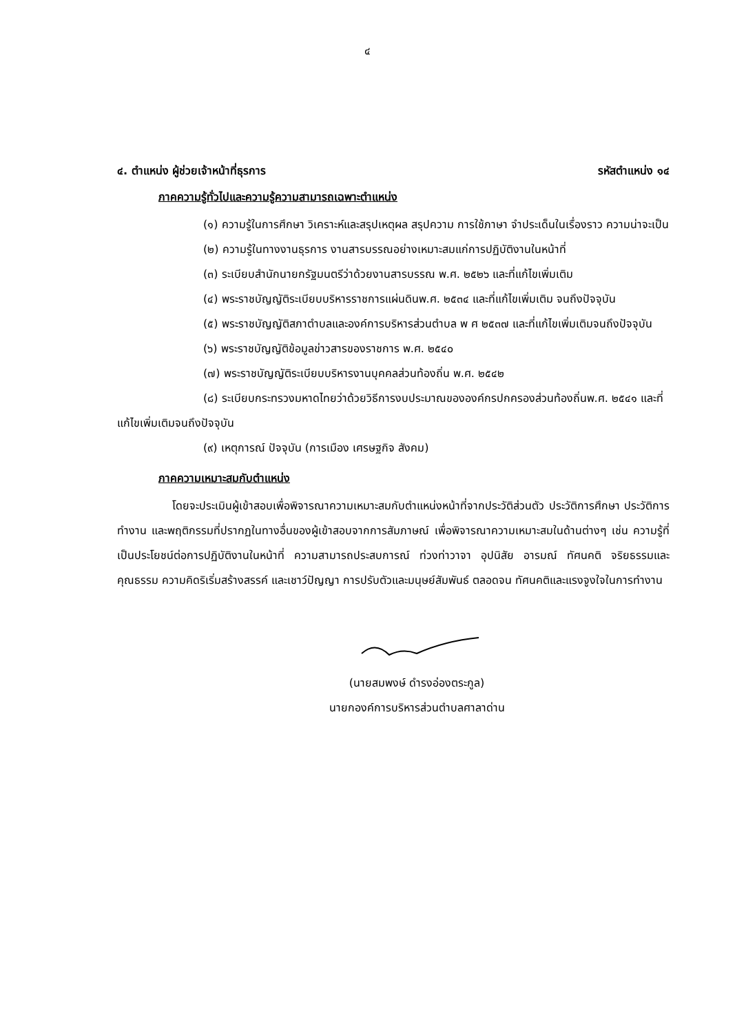๔
๔. ตำแหน่ง ผู้ช่วยเจ้าหน้าที่ธุรการ รหัสตำแหน่ง ๑๔
ภาคความรู้ทั่วไปและความรู้ความสามารถเฉพาะตำแหน่ง
(๑) ความรู้ในการศึกษา วิเคราะห์และสรุปเหตุผล สรุปความ การใช้ภาษา จำประเด็นในเรื่องราว ความน่าจะเป็น
(๒) ความรู้ในทางงานธุรการ งานสารบรรณอย่างเหมาะสมแก่การปฏิบัติงานในหน้าที่
(๓) ระเบียบสำนักนายกรัฐมนตรีว่าด้วยงานสารบรรณ พ.ศ. ๒๕๒๖ และที่แก้ไขเพิ่มเติม
(๔) พระราชบัญญัติระเบียบบริหารราชการแผ่นดินพ.ศ. ๒๕๓๔ และที่แก้ไขเพิ่มเติม จนถึงปัจจุบัน
(๕) พระราชบัญญัติสภาตำบลและองค์การบริหารส่วนตำบล พ ศ ๒๕๓๗ และที่แก้ไขเพิ่มเติมจนถึงปัจจุบัน
(๖) พระราชบัญญัติข้อมูลข่าวสารของราชการ พ.ศ. ๒๕๔๐
(๗) พระราชบัญญัติระเบียบบริหารงานบุคคลส่วนท้องถิ่น พ.ศ. ๒๕๔๒
(๘) ระเบียบกระทรวงมหาดไทยว่าด้วยวิธีการงบประมาณขององค์กรปกครองส่วนท้องถิ่นพ.ศ. ๒๕๔๑ และที่แก้ไขเพิ่มเติมจนถึงปัจจุบัน
(๙) เหตุการณ์ ปัจจุบัน (การเมือง เศรษฐกิจ สังคม)
ภาคความเหมาะสมกับตำแหน่ง
โดยจะประเมินผู้เข้าสอบเพื่อพิจารณาความเหมาะสมกับตำแหน่งหน้าที่จากประวัติส่วนตัว ประวัติการศึกษา ประวัติการทำงาน และพฤติกรรมที่ปรากฏในทางอื่นของผู้เข้าสอบจากการสัมภาษณ์ เพื่อพิจารณาความเหมาะสมในด้านต่างๆ เช่น ความรู้ที่เป็นประโยชน์ต่อการปฏิบัติงานในหน้าที่ ความสามารถประสบการณ์ ท่วงท่าวาจา อุปนิสัย อารมณ์ ทัศนคติ จริยธรรมและคุณธรรม ความคิดริเริ่มสร้างสรรค์ และเชาว์ปัญญา การปรับตัวและมนุษย์สัมพันธ์ ตลอดจน ทัศนคติและแรงจูงใจในการทำงาน
(นายสมพงษ์ ดำรงอ่องตระกูล)
นายกองค์การบริหารส่วนตำบลศาลาด่าน